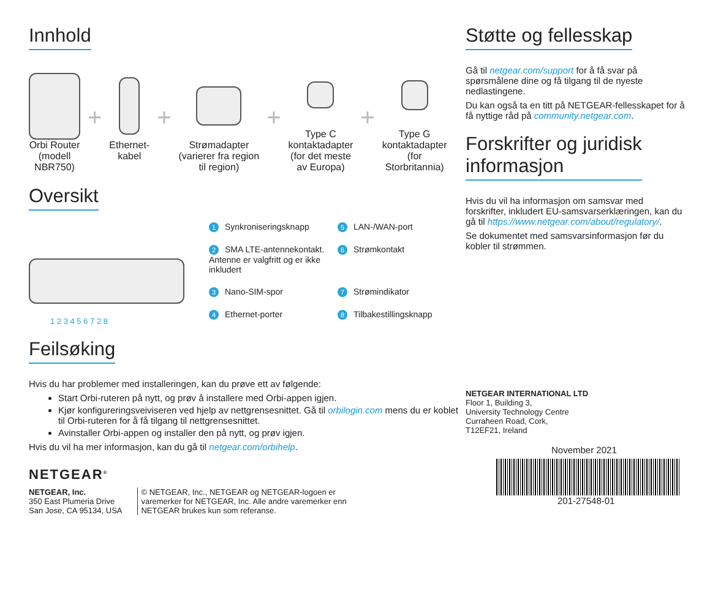Innhold
Orbi Router
(modell
NBR750)
+
Ethernet-
kabel
+
Strømadapter
(varierer fra region
til region)
+
Type C
kontaktadapter
(for det meste
av Europa)
+
Type G
kontaktadapter
(for
Storbritannia)
Oversikt
1 2 3 4 5 6 7 2 8
1 Synkroniseringsknapp
5 LAN-/WAN-port
2 SMA LTE-antennekontakt. Antenne er valgfritt og er ikke inkludert
6 Strømkontakt
3 Nano-SIM-spor
7 Strømindikator
4 Ethernet-porter
8 Tilbakestillingsknapp
Feilsøking
Hvis du har problemer med installeringen, kan du prøve ett av følgende:
Start Orbi-ruteren på nytt, og prøv å installere med Orbi-appen igjen.
Kjør konfigureringsveiviseren ved hjelp av nettgrensesnittet. Gå til orbilogin.com mens du er koblet til Orbi-ruteren for å få tilgang til nettgrensesnittet.
Avinstaller Orbi-appen og installer den på nytt, og prøv igjen.
Hvis du vil ha mer informasjon, kan du gå til netgear.com/orbihelp.
NETGEAR<sup>®</sup>
NETGEAR, Inc.
350 East Plumeria Drive
San Jose, CA 95134, USA
© NETGEAR, Inc., NETGEAR og NETGEAR-logoen er
varemerker for NETGEAR, Inc. Alle andre varemerker enn
NETGEAR brukes kun som referanse.
Støtte og fellesskap
Gå til netgear.com/support for å få svar på spørsmålene dine og få tilgang til de nyeste nedlastingene.
Du kan også ta en titt på NETGEAR-fellesskapet for å få nyttige råd på community.netgear.com.
Forskrifter og juridisk
informasjon
Hvis du vil ha informasjon om samsvar med forskrifter, inkludert EU-samsvarserklæringen, kan du gå til https://www.netgear.com/about/regulatory/.
Se dokumentet med samsvarsinformasjon før du kobler til strømmen.
NETGEAR INTERNATIONAL LTD
Floor 1, Building 3,
University Technology Centre
Curraheen Road, Cork,
T12EF21, Ireland
November 2021
201-27548-01